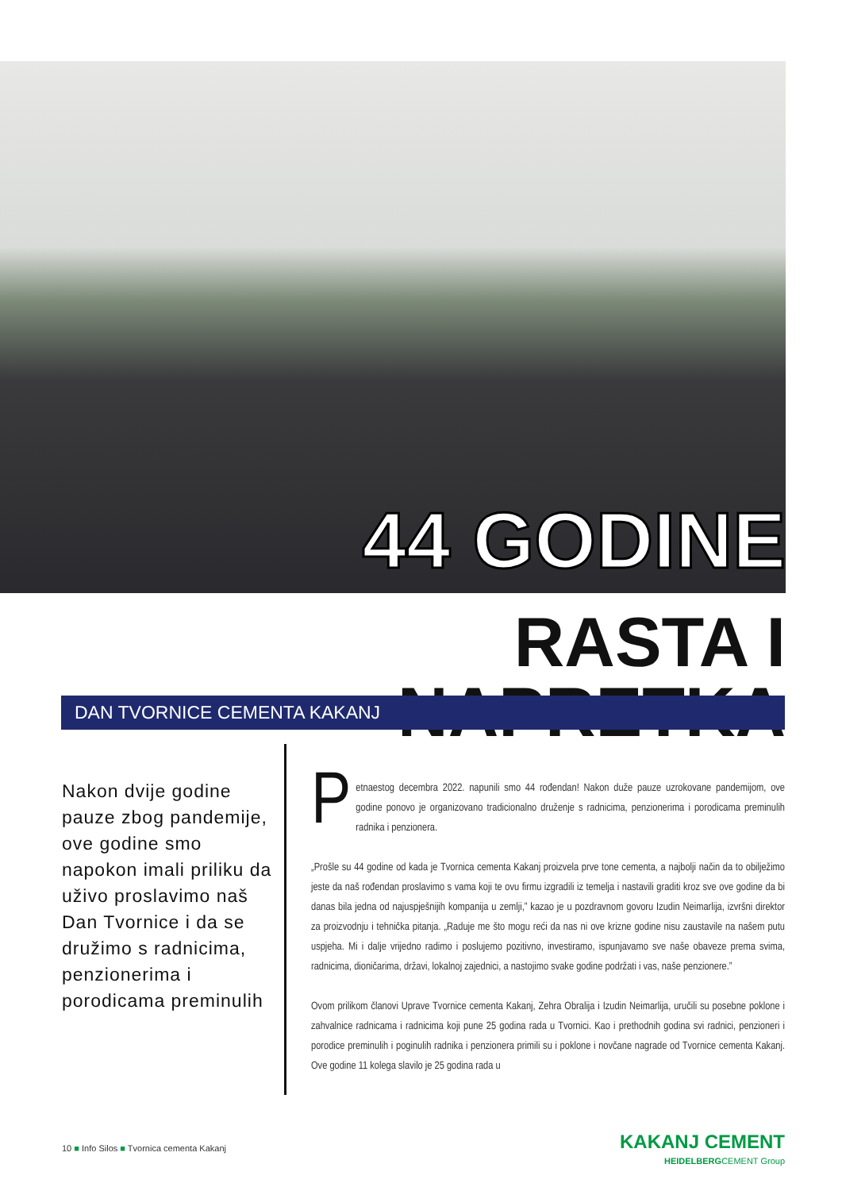44 GODINE
RASTA I NAPRETKA
DAN TVORNICE CEMENTA KAKANJ
Nakon dvije godine pauze zbog pandemije, ove godine smo napokon imali priliku da uživo proslavimo naš Dan Tvornice i da se družimo s radnicima, penzionerima i porodicama preminulih
Petnaestog decembra 2022. napunili smo 44 rođendan! Nakon duže pauze uzrokovane pandemijom, ove godine ponovo je organizovano tradicionalno druženje s radnicima, penzionerima i porodicama preminulih radnika i penzionera.
„Prošle su 44 godine od kada je Tvornica cementa Kakanj proizvela prve tone cementa, a najbolji način da to obilježimo jeste da naš rođendan proslavimo s vama koji te ovu firmu izgradili iz temelja i nastavili graditi kroz sve ove godine da bi danas bila jedna od najuspješnijih kompanija u zemlji,” kazao je u pozdravnom govoru Izudin Neimarlija, izvršni direktor za proizvodnju i tehnička pitanja. „Raduje me što mogu reći da nas ni ove krizne godine nisu zaustavile na našem putu uspjeha. Mi i dalje vrijedno radimo i poslujemo pozitivno, investiramo, ispunjavamo sve naše obaveze prema svima, radnicima, dioničarima, državi, lokalnoj zajednici, a nastojimo svake godine podržati i vas, naše penzionere.”
Ovom prilikom članovi Uprave Tvornice cementa Kakanj, Zehra Obralija i Izudin Neimarlija, uručili su posebne poklone i zahvalnice radnicama i radnicima koji pune 25 godina rada u Tvornici. Kao i prethodnih godina svi radnici, penzioneri i porodice preminulih i poginulih radnika i penzionera primili su i poklone i novčane nagrade od Tvornice cementa Kakanj. Ove godine 11 kolega slavilo je 25 godina rada u
10 ■ Info Silos ■ Tvornica cementa Kakanj
KAKANJ CEMENT
HEIDELBERGCEMENT Group